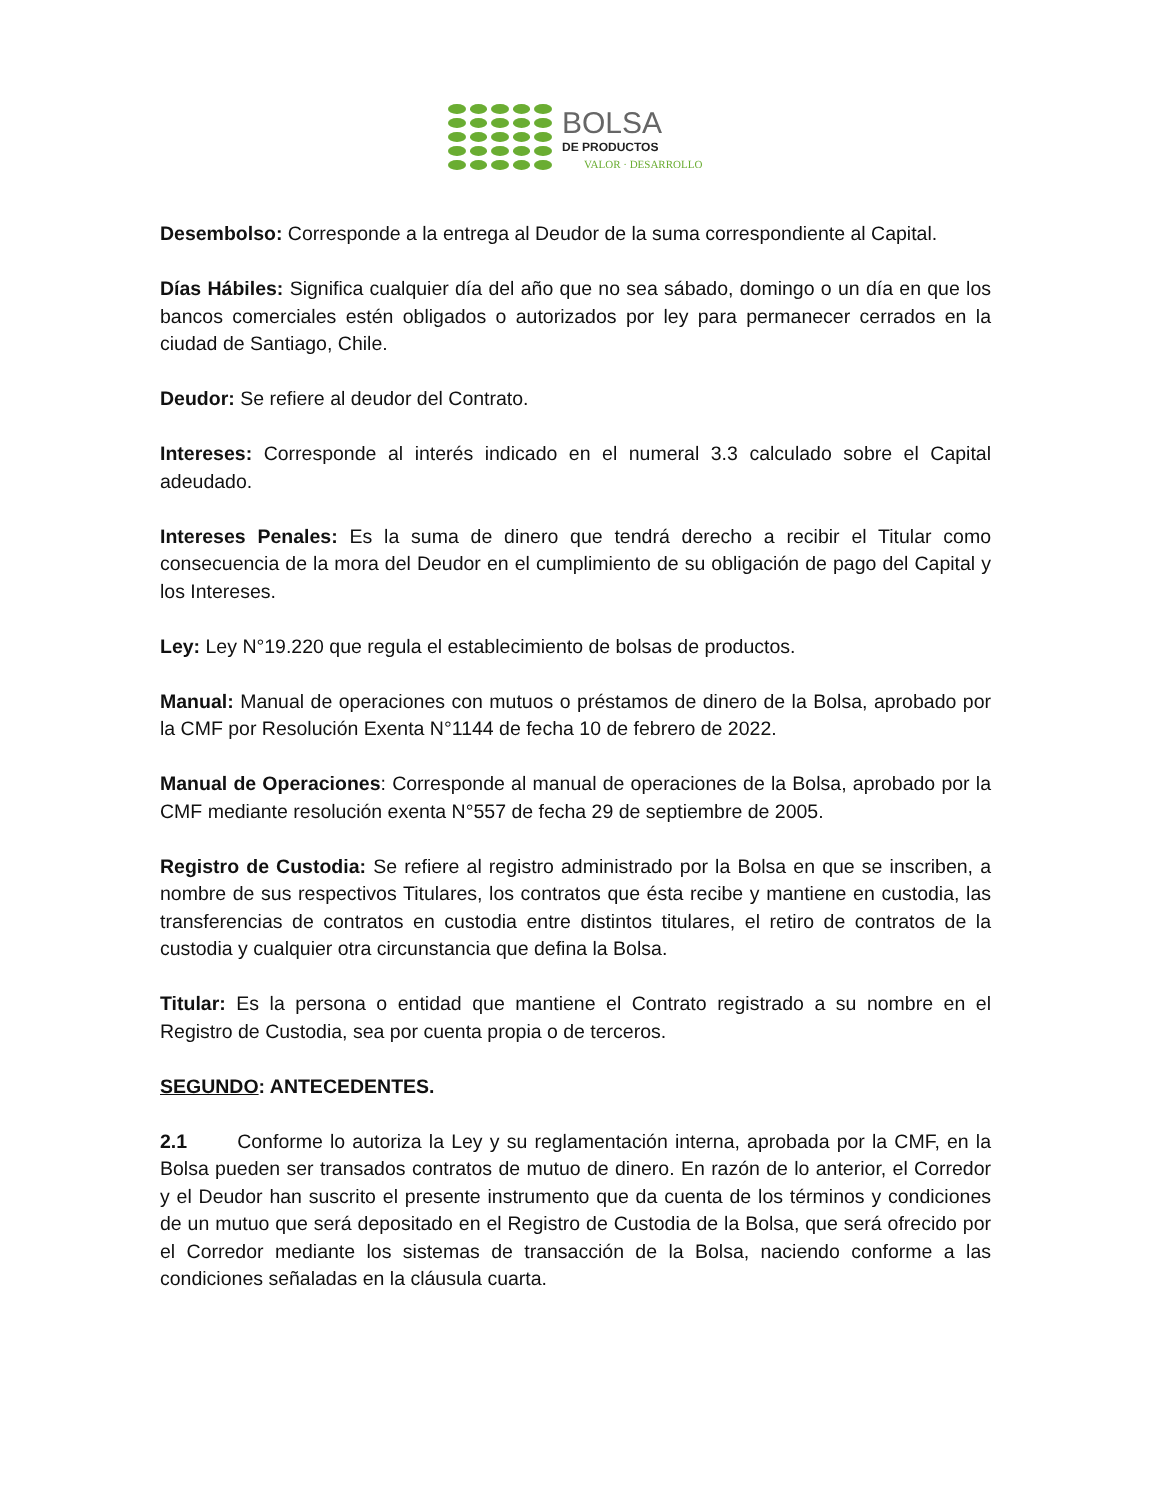BOLSA
DE PRODUCTOS
VALOR · DESARROLLO
Desembolso: Corresponde a la entrega al Deudor de la suma correspondiente al Capital.
Días Hábiles: Significa cualquier día del año que no sea sábado, domingo o un día en que los bancos comerciales estén obligados o autorizados por ley para permanecer cerrados en la ciudad de Santiago, Chile.
Deudor: Se refiere al deudor del Contrato.
Intereses: Corresponde al interés indicado en el numeral 3.3 calculado sobre el Capital adeudado.
Intereses Penales: Es la suma de dinero que tendrá derecho a recibir el Titular como consecuencia de la mora del Deudor en el cumplimiento de su obligación de pago del Capital y los Intereses.
Ley: Ley N°19.220 que regula el establecimiento de bolsas de productos.
Manual: Manual de operaciones con mutuos o préstamos de dinero de la Bolsa, aprobado por la CMF por Resolución Exenta N°1144 de fecha 10 de febrero de 2022.
Manual de Operaciones: Corresponde al manual de operaciones de la Bolsa, aprobado por la CMF mediante resolución exenta N°557 de fecha 29 de septiembre de 2005.
Registro de Custodia: Se refiere al registro administrado por la Bolsa en que se inscriben, a nombre de sus respectivos Titulares, los contratos que ésta recibe y mantiene en custodia, las transferencias de contratos en custodia entre distintos titulares, el retiro de contratos de la custodia y cualquier otra circunstancia que defina la Bolsa.
Titular: Es la persona o entidad que mantiene el Contrato registrado a su nombre en el Registro de Custodia, sea por cuenta propia o de terceros.
SEGUNDO: ANTECEDENTES.
2.1 Conforme lo autoriza la Ley y su reglamentación interna, aprobada por la CMF, en la Bolsa pueden ser transados contratos de mutuo de dinero. En razón de lo anterior, el Corredor y el Deudor han suscrito el presente instrumento que da cuenta de los términos y condiciones de un mutuo que será depositado en el Registro de Custodia de la Bolsa, que será ofrecido por el Corredor mediante los sistemas de transacción de la Bolsa, naciendo conforme a las condiciones señaladas en la cláusula cuarta.